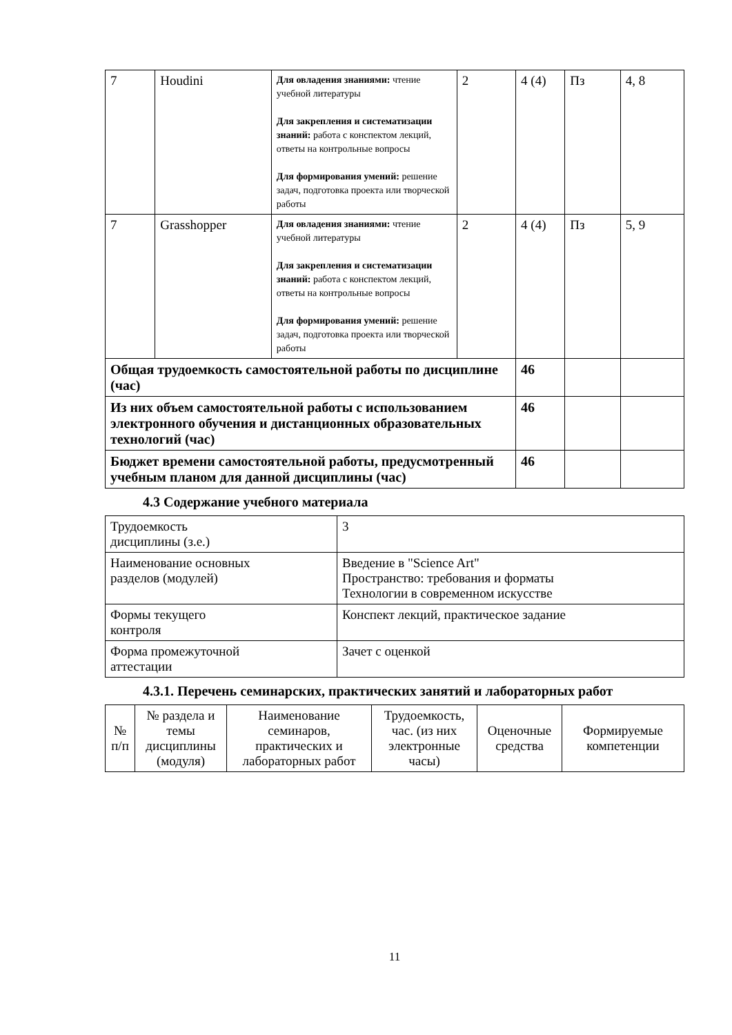| 7 | Houdini | Для овладения знаниями: чтение учебной литературы Для закрепления и систематизации знаний: работа с конспектом лекций, ответы на контрольные вопросы Для формирования умений: решение задач, подготовка проекта или творческой работы | 2 | 4 (4) | Пз | 4, 8 |
| 7 | Grasshopper | Для овладения знаниями: чтение учебной литературы Для закрепления и систематизации знаний: работа с конспектом лекций, ответы на контрольные вопросы Для формирования умений: решение задач, подготовка проекта или творческой работы | 2 | 4 (4) | Пз | 5, 9 |
| Общая трудоемкость самостоятельной работы по дисциплине (час) | | | | 46 | | |
| Из них объем самостоятельной работы с использованием электронного обучения и дистанционных образовательных технологий (час) | | | | 46 | | |
| Бюджет времени самостоятельной работы, предусмотренный учебным планом для данной дисциплины (час) | | | | 46 | | |
4.3 Содержание учебного материала
| Трудоемкость дисциплины (з.е.) | 3 |
| Наименование основных разделов (модулей) | Введение в "Science Art" Пространство: требования и форматы Технологии в современном искусстве |
| Формы текущего контроля | Конспект лекций, практическое задание |
| Форма промежуточной аттестации | Зачет с оценкой |
4.3.1. Перечень семинарских, практических занятий и лабораторных работ
| № п/п | № раздела и темы дисциплины (модуля) | Наименование семинаров, практических и лабораторных работ | Трудоемкость, час. (из них электронные часы) | Оценочные средства | Формируемые компетенции |
11